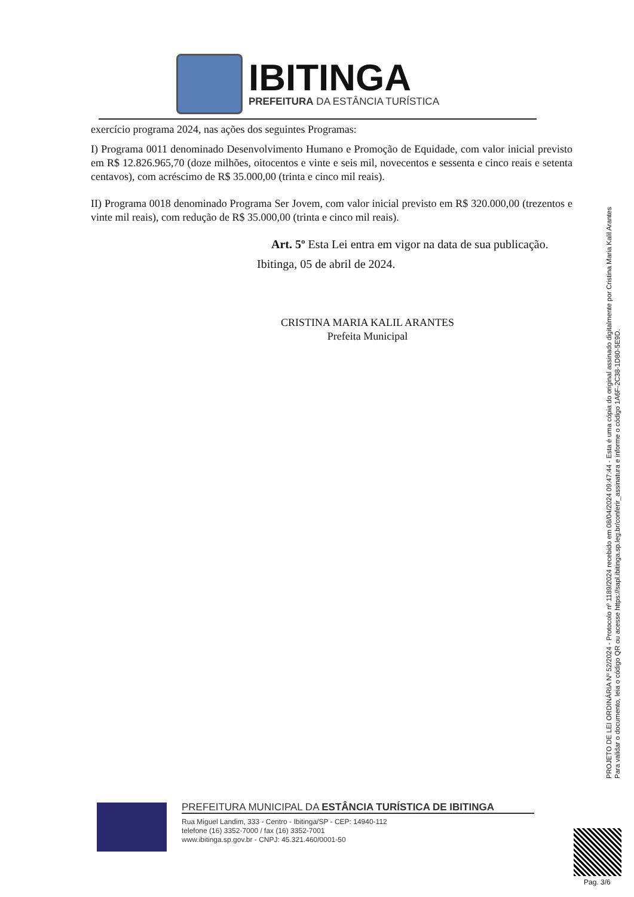IBITINGA
PREFEITURA DA ESTÂNCIA TURÍSTICA
exercício programa 2024, nas ações dos seguintes Programas:
I) Programa 0011 denominado Desenvolvimento Humano e Promoção de Equidade, com valor inicial previsto em R$ 12.826.965,70 (doze milhões, oitocentos e vinte e seis mil, novecentos e sessenta e cinco reais e setenta centavos), com acréscimo de R$ 35.000,00 (trinta e cinco mil reais).
II) Programa 0018 denominado Programa Ser Jovem, com valor inicial previsto em R$ 320.000,00 (trezentos e vinte mil reais), com redução de R$ 35.000,00 (trinta e cinco mil reais).
Art. 5º Esta Lei entra em vigor na data de sua publicação.
Ibitinga, 05 de abril de 2024.
CRISTINA MARIA KALIL ARANTES
Prefeita Municipal
PROJETO DE LEI ORDINÁRIA Nº 52/2024 - Protocolo nº 1189/2024 recebido em 08/04/2024 09:47:44 - Esta é uma cópia do original assinado digitalmente por Cristina Maria Kalil Arantes
Para validar o documento, leia o código QR ou acesse https://sapl.ibitinga.sp.leg.br/conferir_assinatura e informe o código 1A6F-2C38-1D80-5E9D.
PREFEITURA MUNICIPAL DA ESTÂNCIA TURÍSTICA DE IBITINGA
Rua Miguel Landim, 333 - Centro - Ibitinga/SP - CEP: 14940-112
telefone (16) 3352-7000 / fax (16) 3352-7001
www.ibitinga.sp.gov.br - CNPJ: 45.321.460/0001-50
Pag. 3/6